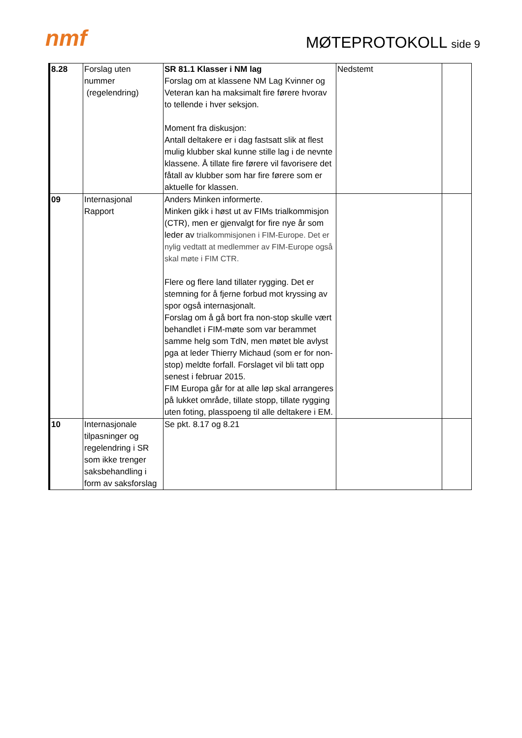nmf MØTEPROTOKOLL side 9
| 8.28 | Forslag uten nummer (regelendring) | SR 81.1 Klasser i NM lag Forslag om at klassene NM Lag Kvinner og Veteran kan ha maksimalt fire førere hvorav to tellende i hver seksjon. Moment fra diskusjon: Antall deltakere er i dag fastsatt slik at flest mulig klubber skal kunne stille lag i de nevnte klassene. Å tillate fire førere vil favorisere det fåtall av klubber som har fire førere som er aktuelle for klassen. | Nedstemt | |
| 09 | Internasjonal Rapport | Anders Minken informerte. Minken gikk i høst ut av FIMs trialkommisjon (CTR), men er gjenvalgt for fire nye år som leder av trialkommisjonen i FIM-Europe. Det er nylig vedtatt at medlemmer av FIM-Europe også skal møte i FIM CTR. Flere og flere land tillater rygging. Det er stemning for å fjerne forbud mot kryssing av spor også internasjonalt. Forslag om å gå bort fra non-stop skulle vært behandlet i FIM-møte som var berammet samme helg som TdN, men møtet ble avlyst pga at leder Thierry Michaud (som er for non-stop) meldte forfall. Forslaget vil bli tatt opp senest i februar 2015. FIM Europa går for at alle løp skal arrangeres på lukket område, tillate stopp, tillate rygging uten foting, plasspoeng til alle deltakere i EM. | | |
| 10 | Internasjonale tilpasninger og regelendring i SR som ikke trenger saksbehandling i form av saksforslag | Se pkt. 8.17 og 8.21 | | |